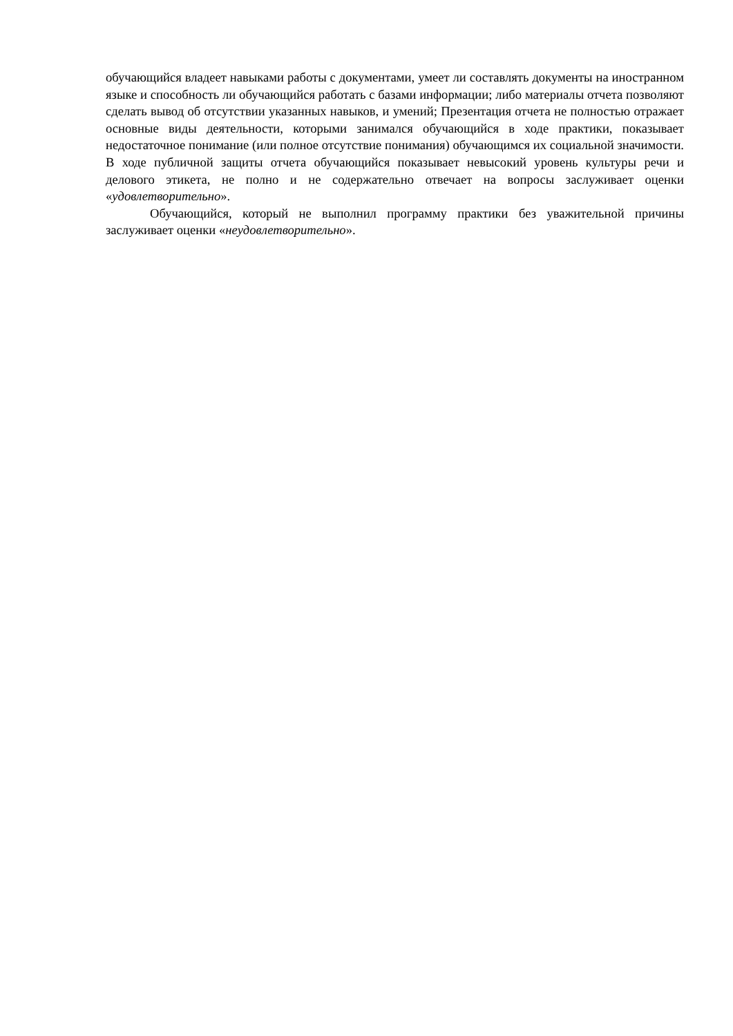обучающийся владеет навыками работы с документами, умеет ли составлять документы на иностранном языке и способность ли обучающийся работать с базами информации; либо материалы отчета позволяют сделать вывод об отсутствии указанных навыков, и умений; Презентация отчета не полностью отражает основные виды деятельности, которыми занимался обучающийся в ходе практики, показывает недостаточное понимание (или полное отсутствие понимания) обучающимся их социальной значимости. В ходе публичной защиты отчета обучающийся показывает невысокий уровень культуры речи и делового этикета, не полно и не содержательно отвечает на вопросы заслуживает оценки «удовлетворительно».
Обучающийся, который не выполнил программу практики без уважительной причины заслуживает оценки «неудовлетворительно».